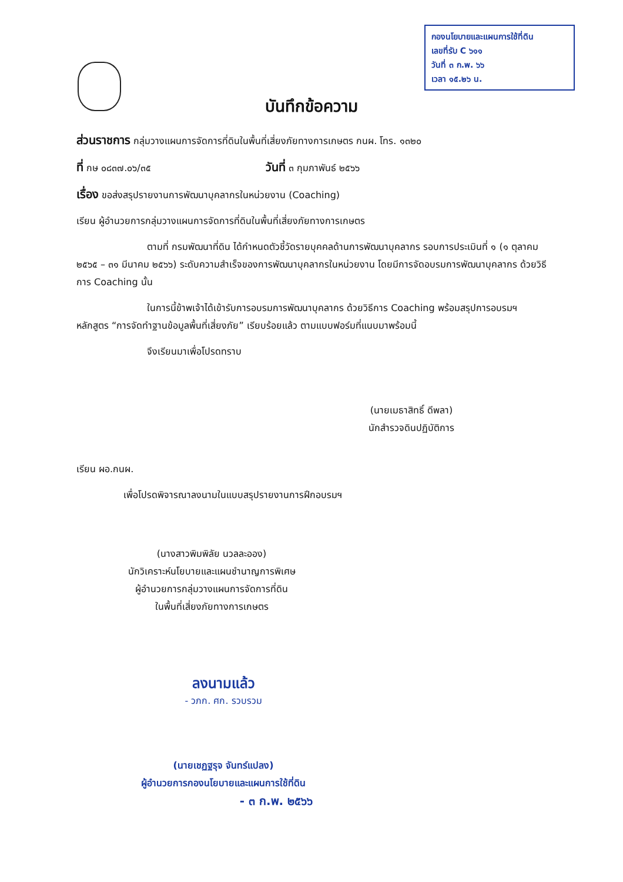กองนโยบายและแผนการใช้ที่ดิน
เลขที่รับ C ๖๑๑
วันที่ ๓ ก.พ. ๖๖
เวลา ๑๕.๒๖ น.
บันทึกข้อความ
ส่วนราชการ กลุ่มวางแผนการจัดการที่ดินในพื้นที่เสี่ยงภัยทางการเกษตร กนผ. โทร. ๑๓๒๐
ที่ กษ ๐๘๓๗.๐๖/๓๕ วันที่ ๓ กุมภาพันธ์ ๒๕๖๖
เรื่อง ขอส่งสรุปรายงานการพัฒนาบุคลากรในหน่วยงาน (Coaching)
เรียน ผู้อำนวยการกลุ่มวางแผนการจัดการที่ดินในพื้นที่เสี่ยงภัยทางการเกษตร
ตามที่ กรมพัฒนาที่ดิน ได้กำหนดตัวชี้วัดรายบุคคลด้านการพัฒนาบุคลากร รอบการประเมินที่ ๑ (๑ ตุลาคม ๒๕๖๕ – ๓๑ มีนาคม ๒๕๖๖) ระดับความสำเร็จของการพัฒนาบุคลากรในหน่วยงาน โดยมีการจัดอบรมการพัฒนาบุคลากร ด้วยวิธีการ Coaching นั้น
ในการนี้ข้าพเจ้าได้เข้ารับการอบรมการพัฒนาบุคลากร ด้วยวิธีการ Coaching พร้อมสรุปการอบรมฯ หลักสูตร “การจัดทำฐานข้อมูลพื้นที่เสี่ยงภัย” เรียบร้อยแล้ว ตามแบบฟอร์มที่แนบมาพร้อมนี้
จึงเรียนมาเพื่อโปรดทราบ
(นายเมธาสิทธิ์ ดีพลา)
นักสำรวจดินปฏิบัติการ
เรียน ผอ.กนผ.
เพื่อโปรดพิจารณาลงนามในแบบสรุปรายงานการฝึกอบรมฯ
(นางสาวพิมพิลัย นวลละออง)
นักวิเคราะห์นโยบายและแผนชำนาญการพิเศษ
ผู้อำนวยการกลุ่มวางแผนการจัดการที่ดิน
ในพื้นที่เสี่ยงภัยทางการเกษตร
ลงนามแล้ว
- วภก. ศก. รวบรวม
(นายเชฏฐรุจ จันทร์แปลง)
ผู้อำนวยการกองนโยบายและแผนการใช้ที่ดิน
- ๓ ก.พ. ๒๕๖๖